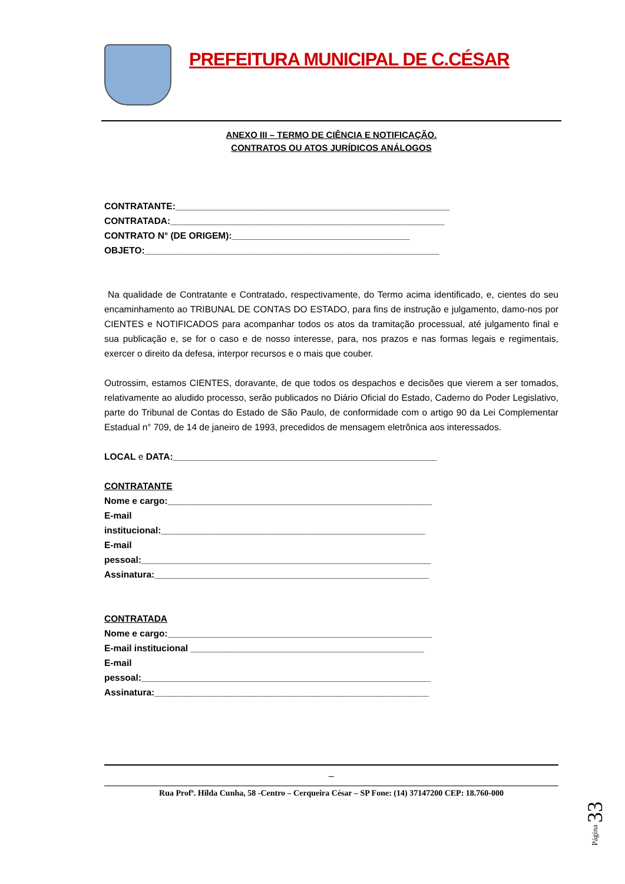PREFEITURA MUNICIPAL DE C.CÉSAR
ANEXO III – TERMO DE CIÊNCIA E NOTIFICAÇÃO.
CONTRATOS OU ATOS JURÍDICOS ANÁLOGOS
CONTRATANTE:______________________________________________________
CONTRATADA:______________________________________________________
CONTRATO N° (DE ORIGEM):___________________________________
OBJETO:__________________________________________________________
Na qualidade de Contratante e Contratado, respectivamente, do Termo acima identificado, e, cientes do seu encaminhamento ao TRIBUNAL DE CONTAS DO ESTADO, para fins de instrução e julgamento, damo-nos por CIENTES e NOTIFICADOS para acompanhar todos os atos da tramitação processual, até julgamento final e sua publicação e, se for o caso e de nosso interesse, para, nos prazos e nas formas legais e regimentais, exercer o direito da defesa, interpor recursos e o mais que couber.
Outrossim, estamos CIENTES, doravante, de que todos os despachos e decisões que vierem a ser tomados, relativamente ao aludido processo, serão publicados no Diário Oficial do Estado, Caderno do Poder Legislativo, parte do Tribunal de Contas do Estado de São Paulo, de conformidade com o artigo 90 da Lei Complementar Estadual n° 709, de 14 de janeiro de 1993, precedidos de mensagem eletrônica aos interessados.
LOCAL e DATA:____________________________________________________
CONTRATANTE
Nome e cargo:____________________________________________________
E-mail
institucional:____________________________________________________
E-mail
pessoal:_________________________________________________________
Assinatura:______________________________________________________
CONTRATADA
Nome e cargo:____________________________________________________
E-mail institucional ______________________________________________
E-mail
pessoal:_________________________________________________________
Assinatura:______________________________________________________
_
Rua Profª. Hilda Cunha, 58 -Centro – Cerqueira César – SP Fone: (14) 37147200 CEP: 18.760-000
Página 33